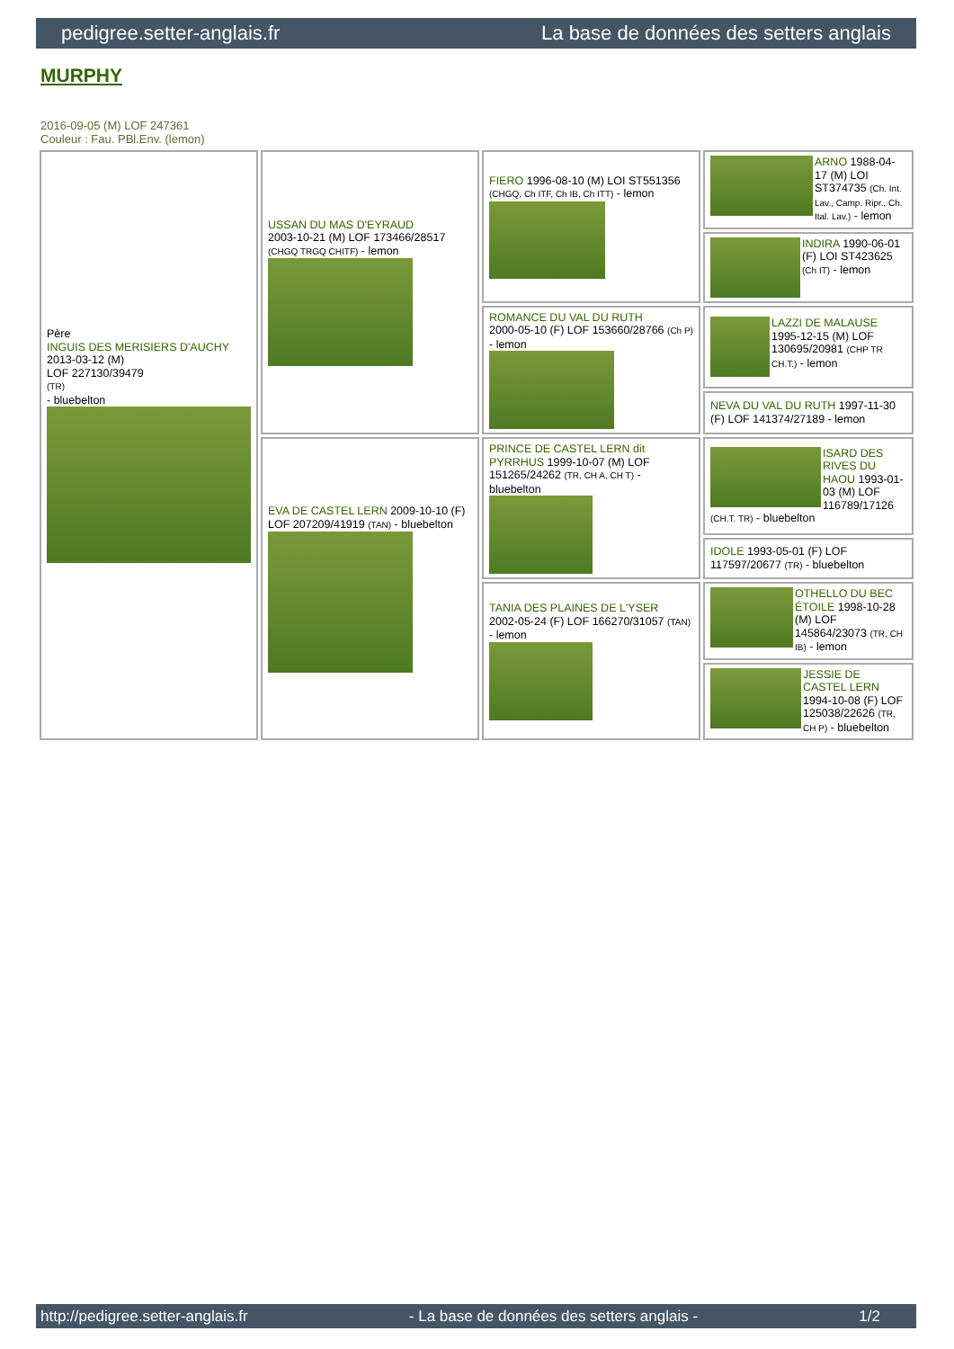pedigree.setter-anglais.fr La base de données des setters anglais
MURPHY
2016-09-05 (M) LOF 247361
Couleur : Fau. PBl.Env. (lemon)
| Père INGUIS DES MERISIERS D'AUCHY 2013-03-12 (M) LOF 227130/39479 (TR) - bluebelton | USSAN DU MAS D'EYRAUD 2003-10-21 (M) LOF 173466/28517 (CHGQ TRGQ CHITF) - lemon | FIERO 1996-08-10 (M) LOI ST551356 (CHGQ, Ch ITF, Ch IB, Ch ITT) - lemon | ARNO 1988-04-17 (M) LOI ST374735 (Ch. Int. Lav., Camp. Ripr., Ch. Ital. Lav.) - lemon |
| | | | INDIRA 1990-06-01 (F) LOI ST423625 (Ch IT) - lemon |
| | | ROMANCE DU VAL DU RUTH 2000-05-10 (F) LOF 153660/28766 (Ch P) - lemon | LAZZI DE MALAUSE 1995-12-15 (M) LOF 130695/20981 (CHP TR CH.T.) - lemon |
| | | | NEVA DU VAL DU RUTH 1997-11-30 (F) LOF 141374/27189 - lemon |
| | EVA DE CASTEL LERN 2009-10-10 (F) LOF 207209/41919 (TAN) - bluebelton | PRINCE DE CASTEL LERN dit PYRRHUS 1999-10-07 (M) LOF 151265/24262 (TR, CH A, CH T) - bluebelton | ISARD DES RIVES DU HAOU 1993-01-03 (M) LOF 116789/17126 (CH.T. TR) - bluebelton |
| | | | IDOLE 1993-05-01 (F) LOF 117597/20677 (TR) - bluebelton |
| | | TANIA DES PLAINES DE L'YSER 2002-05-24 (F) LOF 166270/31057 (TAN) - lemon | OTHELLO DU BEC ÉTOILE 1998-10-28 (M) LOF 145864/23073 (TR, CH IB) - lemon |
| | | | JESSIE DE CASTEL LERN 1994-10-08 (F) LOF 125038/22626 (TR, CH P) - bluebelton |
http://pedigree.setter-anglais.fr - La base de données des setters anglais - 1/2